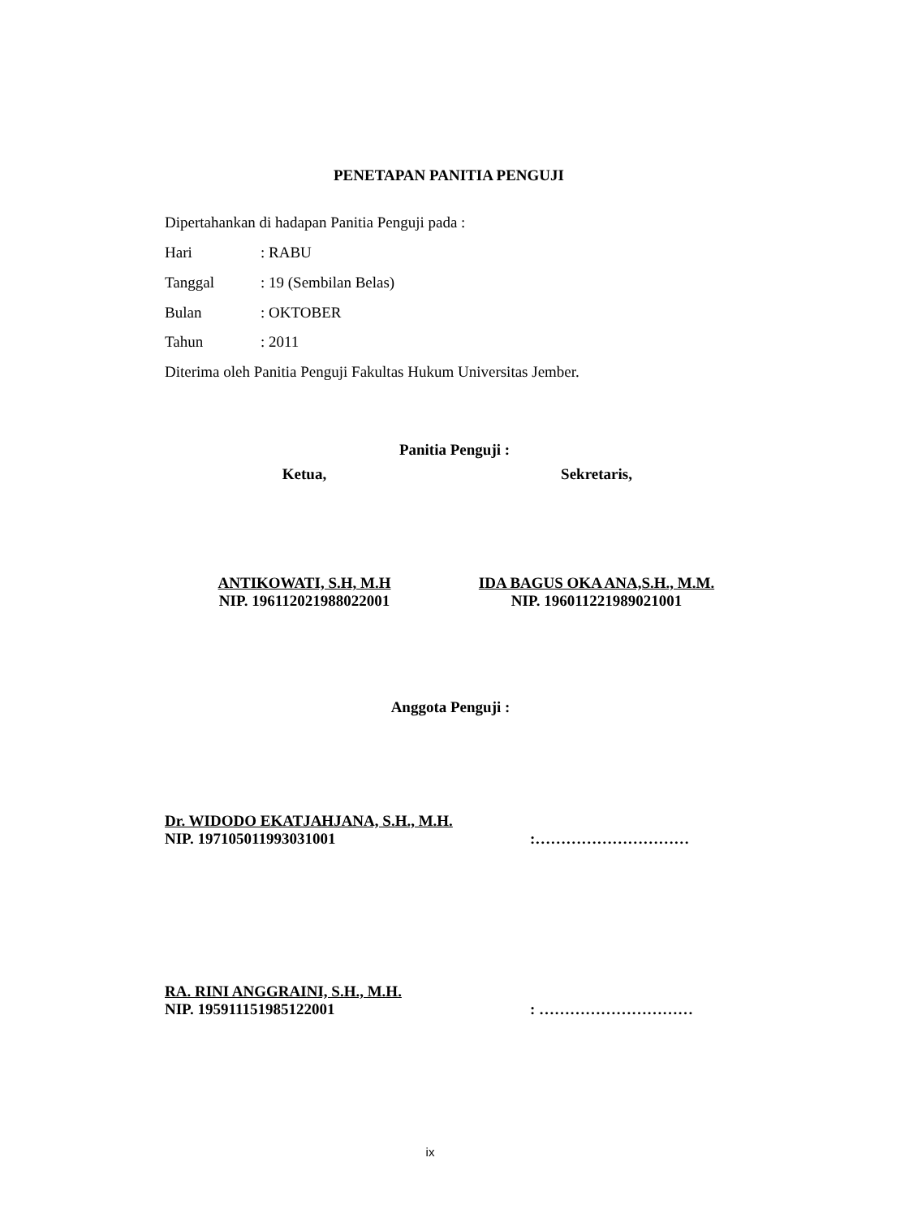PENETAPAN PANITIA PENGUJI
Dipertahankan di hadapan Panitia Penguji pada :
Hari: RABU
Tanggal: 19 (Sembilan Belas)
Bulan: OKTOBER
Tahun: 2011
Diterima oleh Panitia Penguji Fakultas Hukum Universitas Jember.
Panitia Penguji :
Ketua, Sekretaris,
ANTIKOWATI, S.H, M.H
NIP. 196112021988022001
IDA BAGUS OKA ANA,S.H., M.M.
NIP. 196011221989021001
Anggota Penguji :
Dr. WIDODO EKATJAHJANA, S.H., M.H.
NIP. 197105011993031001:…………………………
RA. RINI ANGGRAINI, S.H., M.H.
NIP. 195911151985122001: …………………………
ix